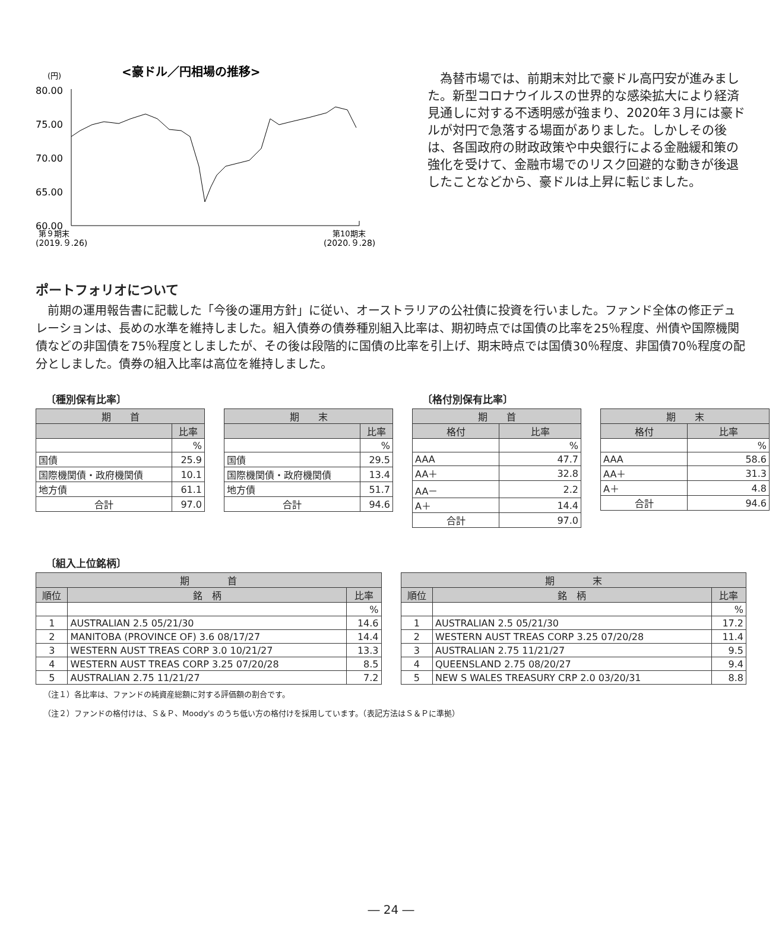(円)
<豪ドル／円相場の推移>
80.00
75.00
70.00
65.00
60.00
第９期末
(2019.９.26)
第10期末
(2020.９.28)
為替市場では、前期末対比で豪ドル高円安が進みました。新型コロナウイルスの世界的な感染拡大により経済見通しに対する不透明感が強まり、2020年３月には豪ドルが対円で急落する場面がありました。しかしその後は、各国政府の財政政策や中央銀行による金融緩和策の強化を受けて、金融市場でのリスク回避的な動きが後退したことなどから、豪ドルは上昇に転じました。
ポートフォリオについて
前期の運用報告書に記載した「今後の運用方針」に従い、オーストラリアの公社債に投資を行いました。ファンド全体の修正デュレーションは、長めの水準を維持しました。組入債券の債券種別組入比率は、期初時点では国債の比率を25％程度、州債や国際機関債などの非国債を75％程度としましたが、その後は段階的に国債の比率を引上げ、期末時点では国債30％程度、非国債70％程度の配分としました。債券の組入比率は高位を維持しました。
〔種別保有比率〕
| 期 首 | |
| --- | --- |
| | 比率 |
| | % |
| 国債 | 25.9 |
| 国際機関債・政府機関債 | 10.1 |
| 地方債 | 61.1 |
| 合計 | 97.0 |
| 期 末 | |
| --- | --- |
| | 比率 |
| | % |
| 国債 | 29.5 |
| 国際機関債・政府機関債 | 13.4 |
| 地方債 | 51.7 |
| 合計 | 94.6 |
〔格付別保有比率〕
| 期 首 | |
| --- | --- |
| 格付 | 比率 |
| | % |
| AAA | 47.7 |
| AA＋ | 32.8 |
| AA－ | 2.2 |
| A＋ | 14.4 |
| 合計 | 97.0 |
| 期 末 | |
| --- | --- |
| 格付 | 比率 |
| | % |
| AAA | 58.6 |
| AA＋ | 31.3 |
| A＋ | 4.8 |
| 合計 | 94.6 |
〔組入上位銘柄〕
| 期 首 | | |
| --- | --- | --- |
| 順位 | 銘 柄 | 比率 |
| | | % |
| 1 | AUSTRALIAN 2.5 05/21/30 | 14.6 |
| 2 | MANITOBA (PROVINCE OF) 3.6 08/17/27 | 14.4 |
| 3 | WESTERN AUST TREAS CORP 3.0 10/21/27 | 13.3 |
| 4 | WESTERN AUST TREAS CORP 3.25 07/20/28 | 8.5 |
| 5 | AUSTRALIAN 2.75 11/21/27 | 7.2 |
| 期 末 | | |
| --- | --- | --- |
| 順位 | 銘 柄 | 比率 |
| | | % |
| 1 | AUSTRALIAN 2.5 05/21/30 | 17.2 |
| 2 | WESTERN AUST TREAS CORP 3.25 07/20/28 | 11.4 |
| 3 | AUSTRALIAN 2.75 11/21/27 | 9.5 |
| 4 | QUEENSLAND 2.75 08/20/27 | 9.4 |
| 5 | NEW S WALES TREASURY CRP 2.0 03/20/31 | 8.8 |
（注１）各比率は、ファンドの純資産総額に対する評価額の割合です。
（注２）ファンドの格付けは、Ｓ＆Ｐ、Moody's のうち低い方の格付けを採用しています。（表記方法はＳ＆Ｐに準拠）
― 24 ―